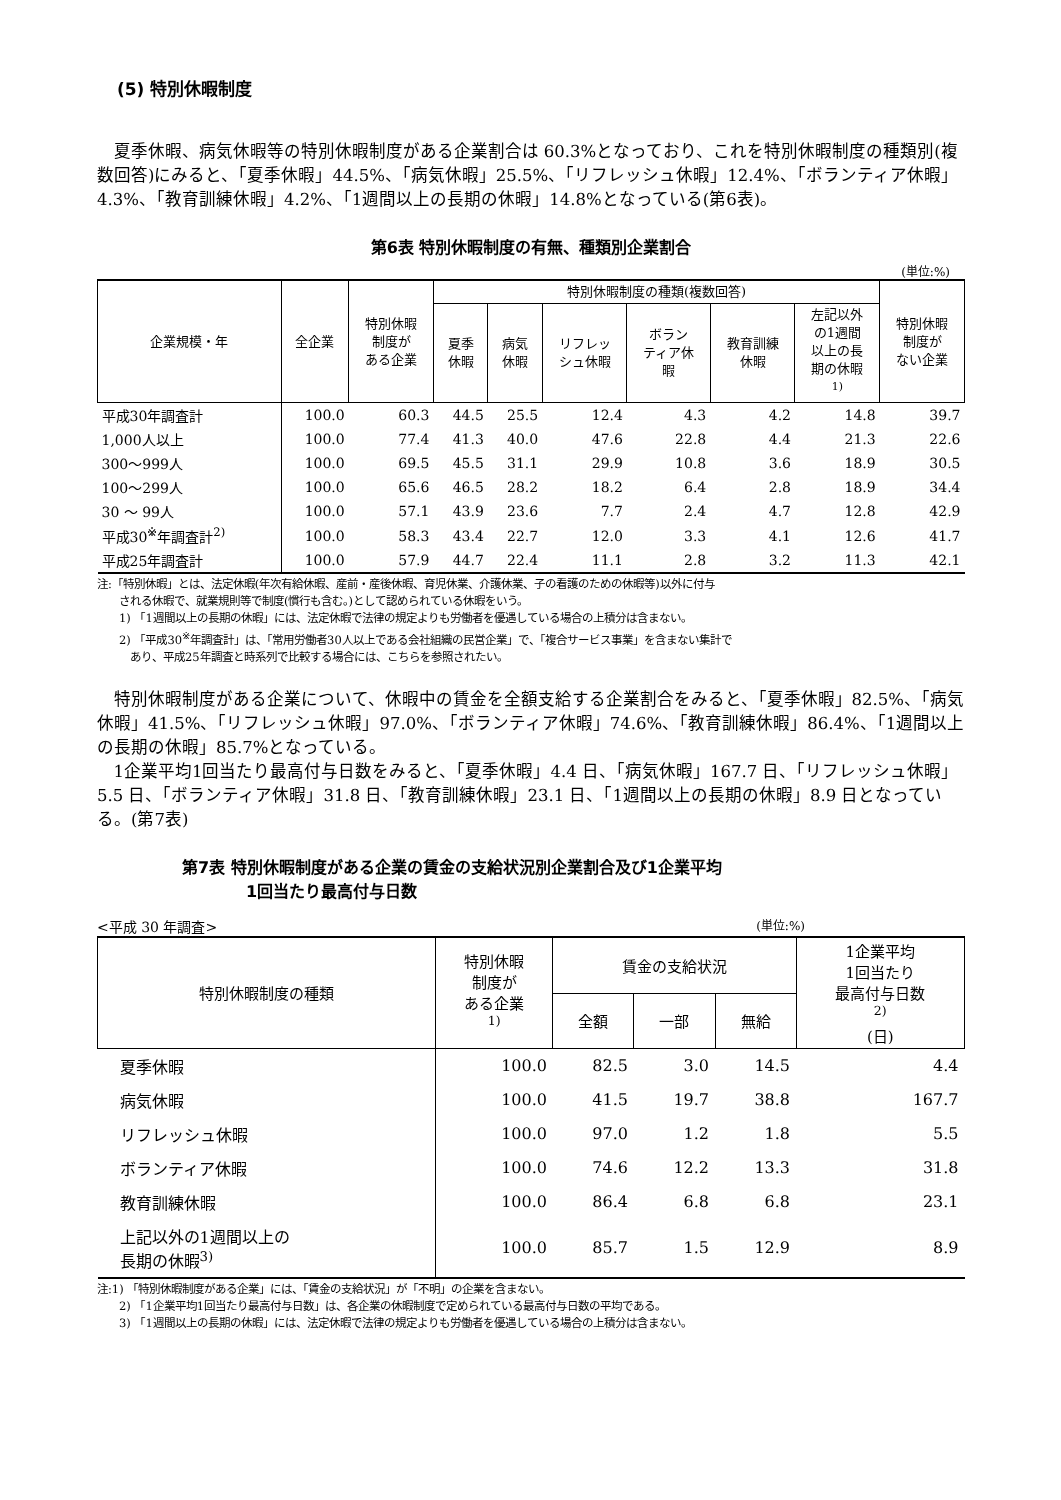(5) 特別休暇制度
夏季休暇、病気休暇等の特別休暇制度がある企業割合は 60.3%となっており、これを特別休暇制度の種類別(複数回答)にみると、「夏季休暇」44.5%、「病気休暇」25.5%、「リフレッシュ休暇」12.4%、「ボランティア休暇」4.3%、「教育訓練休暇」4.2%、「1週間以上の長期の休暇」14.8%となっている(第6表)。
第6表 特別休暇制度の有無、種類別企業割合
(単位:%)
| 企業規模・年 | 全企業 | 特別休暇 制度が ある企業 | 特別休暇制度の種類(複数回答) | | | | | | 特別休暇 制度が ない企業 |
| --- | --- | --- | --- | --- | --- | --- | --- | --- | --- |
| | | | 夏季 休暇 | 病気 休暇 | リフレッ シュ休暇 | ボラン ティア休 暇 | 教育訓練 休暇 | 左記以外 の1週間 以上の長 期の休暇 <sup>1)</sup> | |
| 平成30年調査計 | 100.0 | 60.3 | 44.5 | 25.5 | 12.4 | 4.3 | 4.2 | 14.8 | 39.7 |
| 1,000人以上 | 100.0 | 77.4 | 41.3 | 40.0 | 47.6 | 22.8 | 4.4 | 21.3 | 22.6 |
| 300～999人 | 100.0 | 69.5 | 45.5 | 31.1 | 29.9 | 10.8 | 3.6 | 18.9 | 30.5 |
| 100～299人 | 100.0 | 65.6 | 46.5 | 28.2 | 18.2 | 6.4 | 2.8 | 18.9 | 34.4 |
| 30 ～ 99人 | 100.0 | 57.1 | 43.9 | 23.6 | 7.7 | 2.4 | 4.7 | 12.8 | 42.9 |
| 平成30<sup>※</sup>年調査計<sup>2)</sup> | 100.0 | 58.3 | 43.4 | 22.7 | 12.0 | 3.3 | 4.1 | 12.6 | 41.7 |
| 平成25年調査計 | 100.0 | 57.9 | 44.7 | 22.4 | 11.1 | 2.8 | 3.2 | 11.3 | 42.1 |
注:「特別休暇」とは、法定休暇(年次有給休暇、産前・産後休暇、育児休業、介護休業、子の看護のための休暇等)以外に付与
　　される休暇で、就業規則等で制度(慣行も含む。)として認められている休暇をいう。
　　1) 「1週間以上の長期の休暇」には、法定休暇で法律の規定よりも労働者を優遇している場合の上積分は含まない。
　　2) 「平成30<sup>※</sup>年調査計」は、「常用労働者30人以上である会社組織の民営企業」で、「複合サービス事業」を含まない集計で
　　　あり、平成25年調査と時系列で比較する場合には、こちらを参照されたい。
特別休暇制度がある企業について、休暇中の賃金を全額支給する企業割合をみると、「夏季休暇」82.5%、「病気休暇」41.5%、「リフレッシュ休暇」97.0%、「ボランティア休暇」74.6%、「教育訓練休暇」86.4%、「1週間以上の長期の休暇」85.7%となっている。
1企業平均1回当たり最高付与日数をみると、「夏季休暇」4.4 日、「病気休暇」167.7 日、「リフレッシュ休暇」5.5 日、「ボランティア休暇」31.8 日、「教育訓練休暇」23.1 日、「1週間以上の長期の休暇」8.9 日となっている。(第7表)
第7表 特別休暇制度がある企業の賃金の支給状況別企業割合及び1企業平均
　　　　1回当たり最高付与日数
<平成 30 年調査> (単位:%)
| 特別休暇制度の種類 | 特別休暇 制度が ある企業 <sup>1)</sup> | 賃金の支給状況 | | | 1企業平均 1回当たり 最高付与日数 <sup>2)</sup> (日) |
| --- | --- | --- | --- | --- | --- |
| | | 全額 | 一部 | 無給 | |
| 夏季休暇 | 100.0 | 82.5 | 3.0 | 14.5 | 4.4 |
| 病気休暇 | 100.0 | 41.5 | 19.7 | 38.8 | 167.7 |
| リフレッシュ休暇 | 100.0 | 97.0 | 1.2 | 1.8 | 5.5 |
| ボランティア休暇 | 100.0 | 74.6 | 12.2 | 13.3 | 31.8 |
| 教育訓練休暇 | 100.0 | 86.4 | 6.8 | 6.8 | 23.1 |
| 上記以外の1週間以上の 長期の休暇<sup>3)</sup> | 100.0 | 85.7 | 1.5 | 12.9 | 8.9 |
注:1) 「特別休暇制度がある企業」には、「賃金の支給状況」が「不明」の企業を含まない。
　　2) 「1企業平均1回当たり最高付与日数」は、各企業の休暇制度で定められている最高付与日数の平均である。
　　3) 「1週間以上の長期の休暇」には、法定休暇で法律の規定よりも労働者を優遇している場合の上積分は含まない。